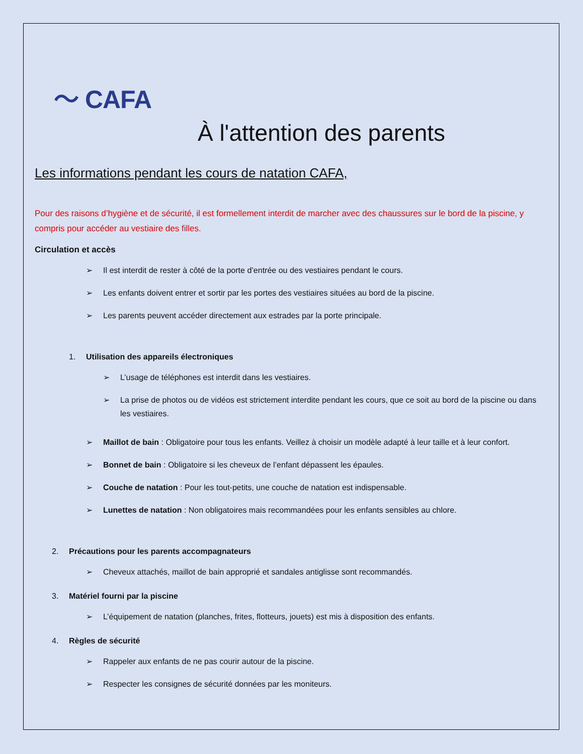〜 CAFA
À l'attention des parents
Les informations pendant les cours de natation CAFA,
Pour des raisons d’hygiène et de sécurité, il est formellement interdit de marcher avec des chaussures sur le bord de la piscine, y compris pour accéder au vestiaire des filles.
Circulation et accès
➢ Il est interdit de rester à côté de la porte d’entrée ou des vestiaires pendant le cours.
➢ Les enfants doivent entrer et sortir par les portes des vestiaires situées au bord de la piscine.
➢ Les parents peuvent accéder directement aux estrades par la porte principale.
1. Utilisation des appareils électroniques
➢ L’usage de téléphones est interdit dans les vestiaires.
➢ La prise de photos ou de vidéos est strictement interdite pendant les cours, que ce soit au bord de la piscine ou dans les vestiaires.
➢ Maillot de bain : Obligatoire pour tous les enfants. Veillez à choisir un modèle adapté à leur taille et à leur confort.
➢ Bonnet de bain : Obligatoire si les cheveux de l’enfant dépassent les épaules.
➢ Couche de natation : Pour les tout-petits, une couche de natation est indispensable.
➢ Lunettes de natation : Non obligatoires mais recommandées pour les enfants sensibles au chlore.
2. Précautions pour les parents accompagnateurs
➢ Cheveux attachés, maillot de bain approprié et sandales antiglisse sont recommandés.
3. Matériel fourni par la piscine
➢ L’équipement de natation (planches, frites, flotteurs, jouets) est mis à disposition des enfants.
4. Règles de sécurité
➢ Rappeler aux enfants de ne pas courir autour de la piscine.
➢ Respecter les consignes de sécurité données par les moniteurs.